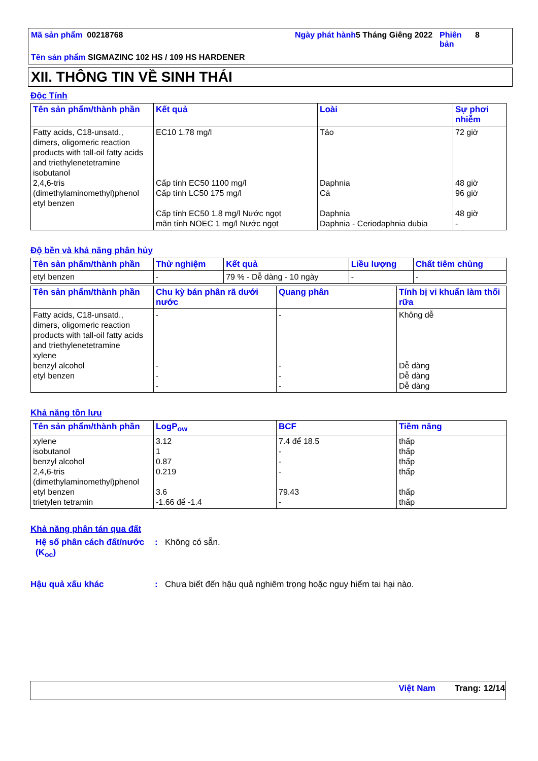Mã sản phẩm 00218768
Ngày phát hành
5 Tháng Giêng 2022
Phiên bản
8
Tên sản phẩm SIGMAZINC 102 HS / 109 HS HARDENER
XII. THÔNG TIN VỀ SINH THÁI
Độc Tính
| Tên sản phẩm/thành phần | Kết quả | Loài | Sự phơi nhiễm |
| --- | --- | --- | --- |
| Fatty acids, C18-unsatd., dimers, oligomeric reaction products with tall-oil fatty acids and triethylenetetramine isobutanol 2,4,6-tris (dimethylaminomethyl)phenol etyl benzen | EC10 1.78 mg/l Cấp tính EC50 1100 mg/l Cấp tính LC50 175 mg/l Cấp tính EC50 1.8 mg/l Nước ngọt mãn tính NOEC 1 mg/l Nước ngọt | Tảo Daphnia Cá Daphnia Daphnia - Ceriodaphnia dubia | 72 giờ 48 giờ 96 giờ 48 giờ - |
Độ bền và khả năng phân hủy
| Tên sản phẩm/thành phần | Thử nghiệm | Kết quả | Liều lượng | Chất tiêm chủng |
| --- | --- | --- | --- | --- |
| etyl benzen | - | 79 % - Dễ dàng - 10 ngày | - | - |
| Tên sản phẩm/thành phần | Chu kỳ bán phân rã dưới nước | Quang phân | Tính bị vi khuẩn làm thối rữa |
| --- | --- | --- | --- |
| Fatty acids, C18-unsatd., dimers, oligomeric reaction products with tall-oil fatty acids and triethylenetetramine xylene benzyl alcohol etyl benzen | - - - - | - - - - | Không dễ Dễ dàng Dễ dàng Dễ dàng |
Khả năng tồn lưu
| Tên sản phẩm/thành phần | LogP<sub>ow</sub> | BCF | Tiềm năng |
| --- | --- | --- | --- |
| xylene isobutanol benzyl alcohol 2,4,6-tris (dimethylaminomethyl)phenol etyl benzen trietylen tetramin | 3.12 1 0.87 0.219 3.6 -1.66 để -1.4 | 7.4 để 18.5 - - - 79.43 - | thấp thấp thấp thấp thấp thấp |
Khả năng phân tán qua đất
Hệ số phân cách đất/nước (K<sub>oc</sub>)
:
Không có sẵn.
Hậu quả xấu khác
:
Chưa biết đến hậu quả nghiêm trọng hoặc nguy hiểm tai hại nào.
Việt Nam Trang: 12/14